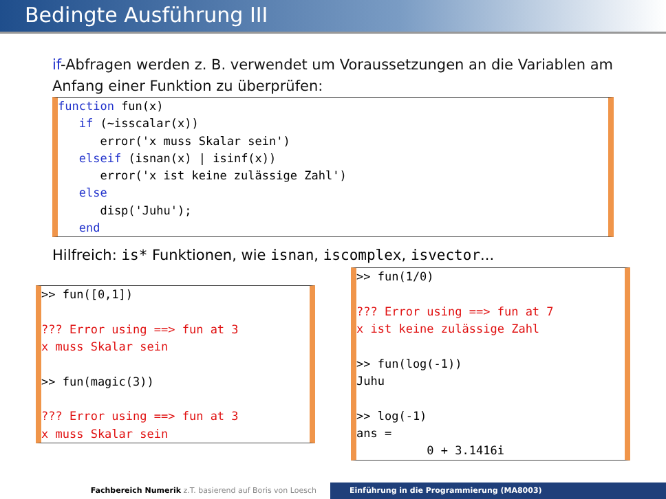Bedingte Ausführung III
if-Abfragen werden z. B. verwendet um Voraussetzungen an die Variablen am Anfang einer Funktion zu überprüfen:
function fun(x)
   if (~isscalar(x))
      error('x muss Skalar sein')
   elseif (isnan(x) | isinf(x))
      error('x ist keine zulässige Zahl')
   else
      disp('Juhu');
   end
Hilfreich: is* Funktionen, wie isnan, iscomplex, isvector...
>> fun([0,1])

??? Error using ==> fun at 3
x muss Skalar sein

>> fun(magic(3))

??? Error using ==> fun at 3
x muss Skalar sein
>> fun(1/0)

??? Error using ==> fun at 7
x ist keine zulässige Zahl

>> fun(log(-1))
Juhu

>> log(-1)
ans =
          0 + 3.1416i
Fachbereich Numerik z.T. basierend auf Boris von Loesch
Einführung in die Programmierung (MA8003)